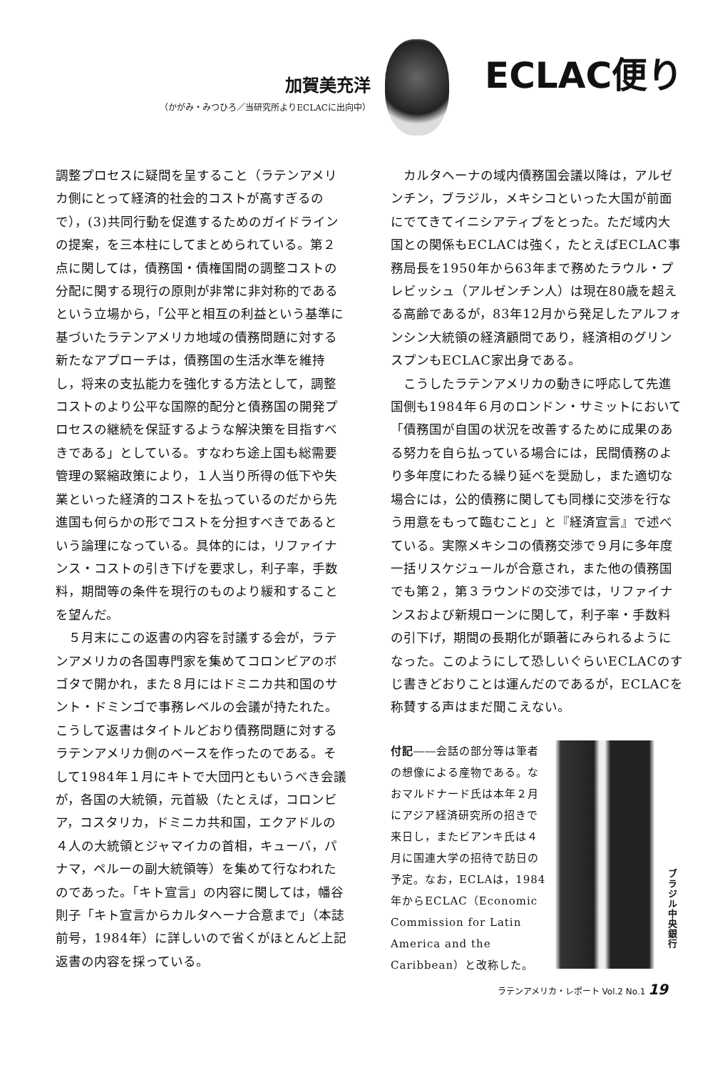加賀美充洋
（かがみ・みつひろ／当研究所よりECLACに出向中）
ECLAC便り
調整プロセスに疑問を呈すること（ラテンアメリカ側にとって経済的社会的コストが高すぎるので），(3)共同行動を促進するためのガイドラインの提案，を三本柱にしてまとめられている。第２点に関しては，債務国・債権国間の調整コストの分配に関する現行の原則が非常に非対称的であるという立場から，「公平と相互の利益という基準に基づいたラテンアメリカ地域の債務問題に対する新たなアプローチは，債務国の生活水準を維持し，将来の支払能力を強化する方法として，調整コストのより公平な国際的配分と債務国の開発プロセスの継続を保証するような解決策を目指すべきである」としている。すなわち途上国も総需要管理の緊縮政策により，１人当り所得の低下や失業といった経済的コストを払っているのだから先進国も何らかの形でコストを分担すべきであるという論理になっている。具体的には，リファイナンス・コストの引き下げを要求し，利子率，手数料，期間等の条件を現行のものより緩和することを望んだ。
５月末にこの返書の内容を討議する会が，ラテンアメリカの各国専門家を集めてコロンビアのボゴタで開かれ，また８月にはドミニカ共和国のサント・ドミンゴで事務レベルの会議が持たれた。こうして返書はタイトルどおり債務問題に対するラテンアメリカ側のベースを作ったのである。そして1984年１月にキトで大団円ともいうべき会議が，各国の大統領，元首級（たとえば，コロンビア，コスタリカ，ドミニカ共和国，エクアドルの４人の大統領とジャマイカの首相，キューバ，パナマ，ペルーの副大統領等）を集めて行なわれたのであった。「キト宣言」の内容に関しては，幡谷則子「キト宣言からカルタヘーナ合意まで」（本誌前号，1984年）に詳しいので省くがほとんど上記返書の内容を採っている。
カルタヘーナの域内債務国会議以降は，アルゼンチン，ブラジル，メキシコといった大国が前面にでてきてイニシアティブをとった。ただ域内大国との関係もECLACは強く，たとえばECLAC事務局長を1950年から63年まで務めたラウル・プレビッシュ（アルゼンチン人）は現在80歳を超える高齢であるが，83年12月から発足したアルフォンシン大統領の経済顧問であり，経済相のグリンスプンもECLAC家出身である。
こうしたラテンアメリカの動きに呼応して先進国側も1984年６月のロンドン・サミットにおいて「債務国が自国の状況を改善するために成果のある努力を自ら払っている場合には，民間債務のより多年度にわたる繰り延べを奨励し，また適切な場合には，公的債務に関しても同様に交渉を行なう用意をもって臨むこと」と『経済宣言』で述べている。実際メキシコの債務交渉で９月に多年度一括リスケジュールが合意され，また他の債務国でも第２，第３ラウンドの交渉では，リファイナンスおよび新規ローンに関して，利子率・手数料の引下げ，期間の長期化が顕著にみられるようになった。このようにして恐しいぐらいECLACのすじ書きどおりことは運んだのであるが，ECLACを称賛する声はまだ聞こえない。
付記――会話の部分等は筆者の想像による産物である。なおマルドナード氏は本年２月にアジア経済研究所の招きで来日し，またビアンキ氏は４月に国連大学の招待で訪日の予定。なお，ECLAは，1984年からECLAC（Economic Commission for Latin America and the Caribbean）と改称した。
ブラジル中央銀行
ラテンアメリカ・レポート Vol.2 No.1 19